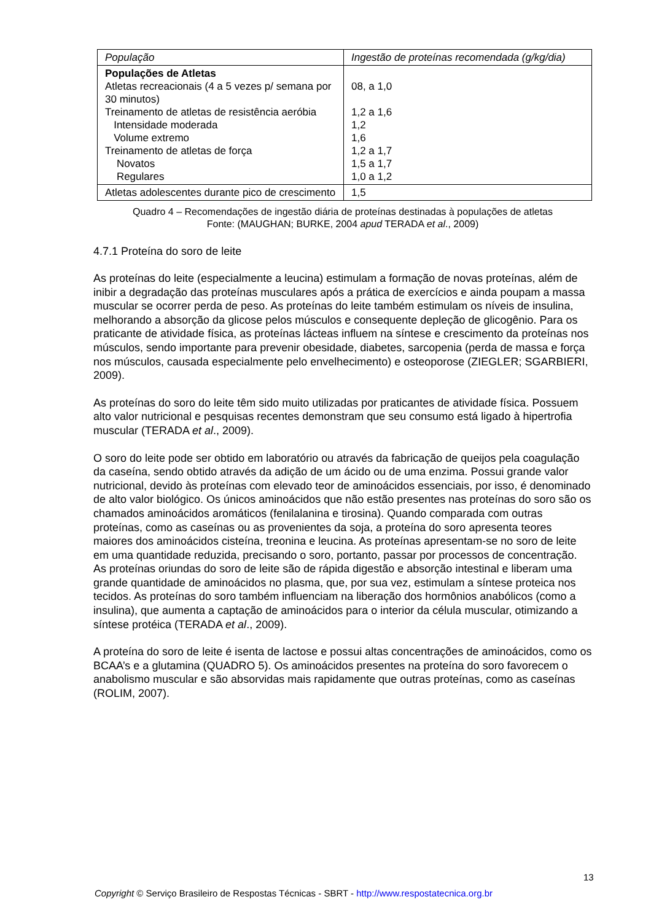| População | Ingestão de proteínas recomendada (g/kg/dia) |
| --- | --- |
| Populações de Atletas Atletas recreacionais (4 a 5 vezes p/ semana por 30 minutos) Treinamento de atletas de resistência aeróbia Intensidade moderada Volume extremo Treinamento de atletas de força Novatos Regulares | 08, a 1,0 1,2 a 1,6 1,2 1,6 1,2 a 1,7 1,5 a 1,7 1,0 a 1,2 |
| Atletas adolescentes durante pico de crescimento | 1,5 |
Quadro 4 – Recomendações de ingestão diária de proteínas destinadas à populações de atletas
Fonte: (MAUGHAN; BURKE, 2004 apud TERADA et al., 2009)
4.7.1 Proteína do soro de leite
As proteínas do leite (especialmente a leucina) estimulam a formação de novas proteínas, além de inibir a degradação das proteínas musculares após a prática de exercícios e ainda poupam a massa muscular se ocorrer perda de peso. As proteínas do leite também estimulam os níveis de insulina, melhorando a absorção da glicose pelos músculos e consequente depleção de glicogênio. Para os praticante de atividade física, as proteínas lácteas influem na síntese e crescimento da proteínas nos músculos, sendo importante para prevenir obesidade, diabetes, sarcopenia (perda de massa e força nos músculos, causada especialmente pelo envelhecimento) e osteoporose (ZIEGLER; SGARBIERI, 2009).
As proteínas do soro do leite têm sido muito utilizadas por praticantes de atividade física. Possuem alto valor nutricional e pesquisas recentes demonstram que seu consumo está ligado à hipertrofia muscular (TERADA et al., 2009).
O soro do leite pode ser obtido em laboratório ou através da fabricação de queijos pela coagulação da caseína, sendo obtido através da adição de um ácido ou de uma enzima. Possui grande valor nutricional, devido às proteínas com elevado teor de aminoácidos essenciais, por isso, é denominado de alto valor biológico. Os únicos aminoácidos que não estão presentes nas proteínas do soro são os chamados aminoácidos aromáticos (fenilalanina e tirosina). Quando comparada com outras proteínas, como as caseínas ou as provenientes da soja, a proteína do soro apresenta teores maiores dos aminoácidos cisteína, treonina e leucina. As proteínas apresentam-se no soro de leite em uma quantidade reduzida, precisando o soro, portanto, passar por processos de concentração. As proteínas oriundas do soro de leite são de rápida digestão e absorção intestinal e liberam uma grande quantidade de aminoácidos no plasma, que, por sua vez, estimulam a síntese proteica nos tecidos. As proteínas do soro também influenciam na liberação dos hormônios anabólicos (como a insulina), que aumenta a captação de aminoácidos para o interior da célula muscular, otimizando a síntese protéica (TERADA et al., 2009).
A proteína do soro de leite é isenta de lactose e possui altas concentrações de aminoácidos, como os BCAA’s e a glutamina (QUADRO 5). Os aminoácidos presentes na proteína do soro favorecem o anabolismo muscular e são absorvidas mais rapidamente que outras proteínas, como as caseínas (ROLIM, 2007).
13
Copyright © Serviço Brasileiro de Respostas Técnicas - SBRT - http://www.respostatecnica.org.br